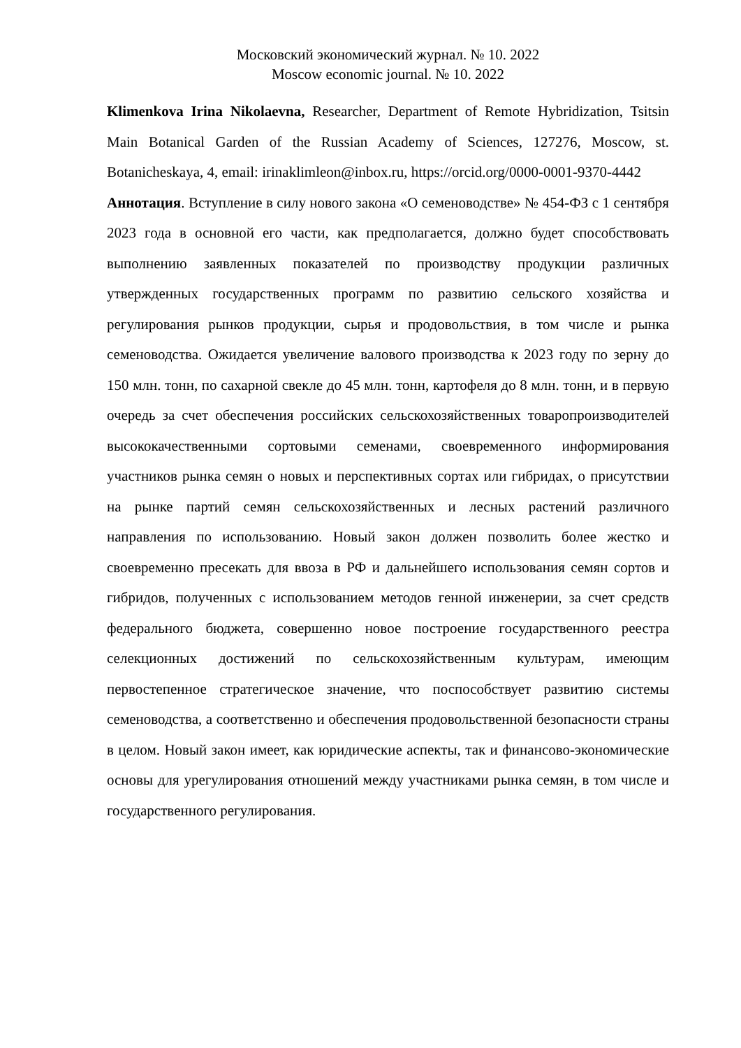Московский экономический журнал. № 10. 2022
Moscow economic journal. № 10. 2022
Klimenkova Irina Nikolaevna, Researcher, Department of Remote Hybridization, Tsitsin Main Botanical Garden of the Russian Academy of Sciences, 127276, Moscow, st. Botanicheskaya, 4, email: irinaklimleon@inbox.ru, https://orcid.org/0000-0001-9370-4442
Аннотация. Вступление в силу нового закона «О семеноводстве» № 454-ФЗ с 1 сентября 2023 года в основной его части, как предполагается, должно будет способствовать выполнению заявленных показателей по производству продукции различных утвержденных государственных программ по развитию сельского хозяйства и регулирования рынков продукции, сырья и продовольствия, в том числе и рынка семеноводства. Ожидается увеличение валового производства к 2023 году по зерну до 150 млн. тонн, по сахарной свекле до 45 млн. тонн, картофеля до 8 млн. тонн, и в первую очередь за счет обеспечения российских сельскохозяйственных товаропроизводителей высококачественными сортовыми семенами, своевременного информирования участников рынка семян о новых и перспективных сортах или гибридах, о присутствии на рынке партий семян сельскохозяйственных и лесных растений различного направления по использованию. Новый закон должен позволить более жестко и своевременно пресекать для ввоза в РФ и дальнейшего использования семян сортов и гибридов, полученных с использованием методов генной инженерии, за счет средств федерального бюджета, совершенно новое построение государственного реестра селекционных достижений по сельскохозяйственным культурам, имеющим первостепенное стратегическое значение, что поспособствует развитию системы семеноводства, а соответственно и обеспечения продовольственной безопасности страны в целом. Новый закон имеет, как юридические аспекты, так и финансово-экономические основы для урегулирования отношений между участниками рынка семян, в том числе и государственного регулирования.